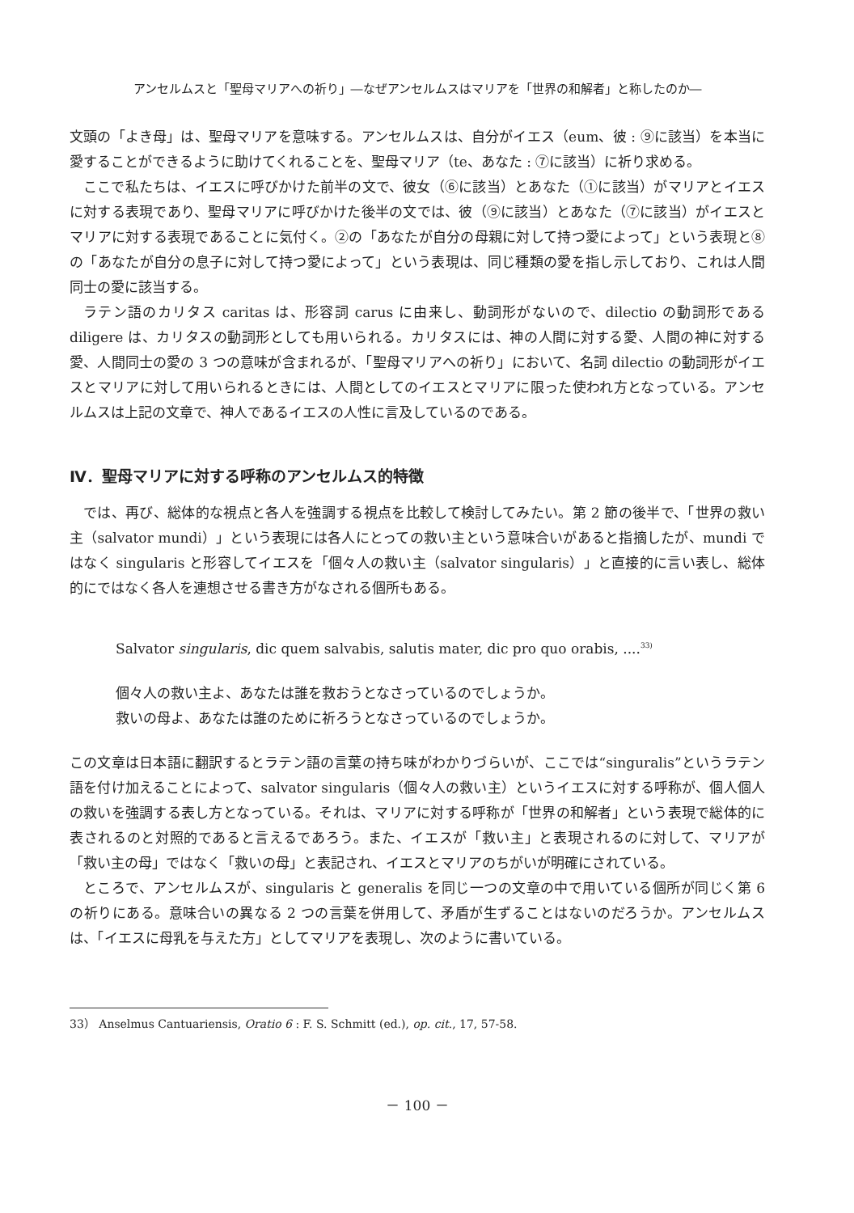アンセルムスと「聖母マリアへの祈り」―なぜアンセルムスはマリアを「世界の和解者」と称したのか―
文頭の「よき母」は、聖母マリアを意味する。アンセルムスは、自分がイエス（eum、彼 : ⑨に該当）を本当に愛することができるように助けてくれることを、聖母マリア（te、あなた : ⑦に該当）に祈り求める。
ここで私たちは、イエスに呼びかけた前半の文で、彼女（⑥に該当）とあなた（①に該当）がマリアとイエスに対する表現であり、聖母マリアに呼びかけた後半の文では、彼（⑨に該当）とあなた（⑦に該当）がイエスとマリアに対する表現であることに気付く。②の「あなたが自分の母親に対して持つ愛によって」という表現と⑧の「あなたが自分の息子に対して持つ愛によって」という表現は、同じ種類の愛を指し示しており、これは人間同士の愛に該当する。
ラテン語のカリタス caritas は、形容詞 carus に由来し、動詞形がないので、dilectio の動詞形である diligere は、カリタスの動詞形としても用いられる。カリタスには、神の人間に対する愛、人間の神に対する愛、人間同士の愛の 3 つの意味が含まれるが、「聖母マリアへの祈り」において、名詞 dilectio の動詞形がイエスとマリアに対して用いられるときには、人間としてのイエスとマリアに限った使われ方となっている。アンセルムスは上記の文章で、神人であるイエスの人性に言及しているのである。
Ⅳ．聖母マリアに対する呼称のアンセルムス的特徴
では、再び、総体的な視点と各人を強調する視点を比較して検討してみたい。第 2 節の後半で、「世界の救い主（salvator mundi）」という表現には各人にとっての救い主という意味合いがあると指摘したが、mundi ではなく singularis と形容してイエスを「個々人の救い主（salvator singularis）」と直接的に言い表し、総体的にではなく各人を連想させる書き方がなされる個所もある。
Salvator singularis, dic quem salvabis, salutis mater, dic pro quo orabis, ....<sup>33)</sup>
個々人の救い主よ、あなたは誰を救おうとなさっているのでしょうか。
救いの母よ、あなたは誰のために祈ろうとなさっているのでしょうか。
この文章は日本語に翻訳するとラテン語の言葉の持ち味がわかりづらいが、ここでは“singuralis”というラテン語を付け加えることによって、salvator singularis（個々人の救い主）というイエスに対する呼称が、個人個人の救いを強調する表し方となっている。それは、マリアに対する呼称が「世界の和解者」という表現で総体的に表されるのと対照的であると言えるであろう。また、イエスが「救い主」と表現されるのに対して、マリアが「救い主の母」ではなく「救いの母」と表記され、イエスとマリアのちがいが明確にされている。
ところで、アンセルムスが、singularis と generalis を同じ一つの文章の中で用いている個所が同じく第 6 の祈りにある。意味合いの異なる 2 つの言葉を併用して、矛盾が生ずることはないのだろうか。アンセルムスは、「イエスに母乳を与えた方」としてマリアを表現し、次のように書いている。
33） Anselmus Cantuariensis, Oratio 6 : F. S. Schmitt (ed.), op. cit., 17, 57-58.
－ 100 －